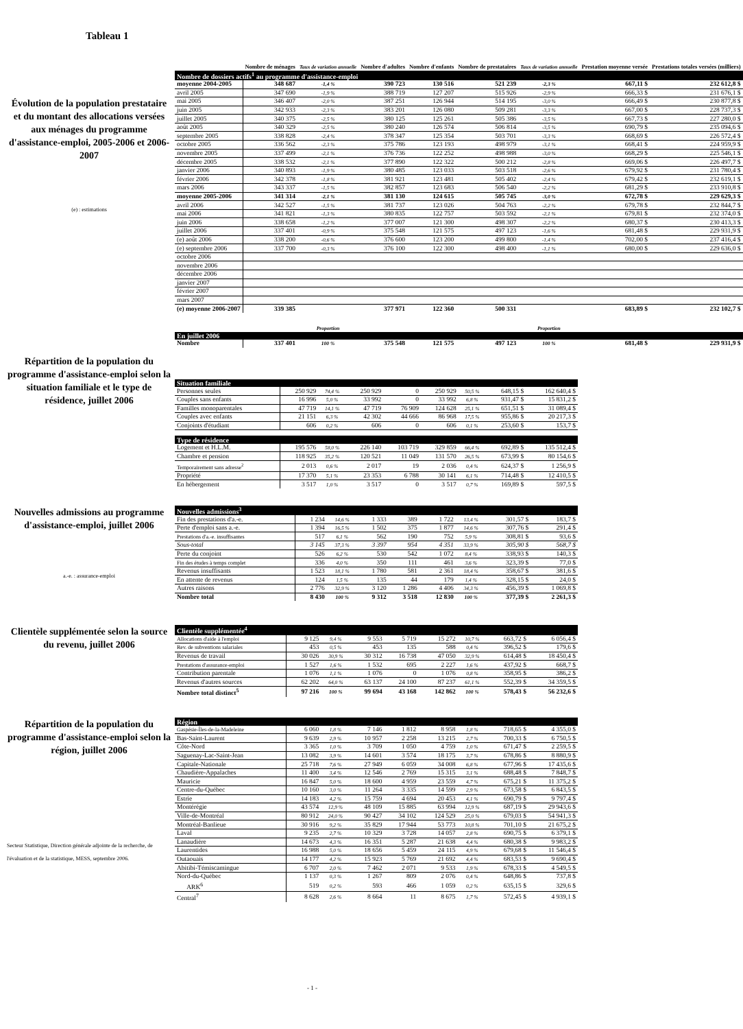Tableau 1
Évolution de la population prestataire et du montant des allocations versées aux ménages du programme d'assistance-emploi, 2005-2006 et 2006-2007
(e) : estimations
| | Nombre de ménages | Taux de variation annuelle | Nombre d'adultes | Nombre d'enfants | Nombre de prestataires | Taux de variation annuelle | Prestation moyenne versée | Prestations totales versées (milliers) |
| --- | --- | --- | --- | --- | --- | --- | --- | --- |
| Nombre de dossiers actifs<sup>1</sup> au programme d'assistance-emploi | | | | | | | | |
| moyenne 2004-2005 | 348 687 | -1,4 % | 390 723 | 130 516 | 521 239 | -2,3 % | 667,11 $ | 232 612,8 $ |
| avril 2005 | 347 690 | -1,9 % | 388 719 | 127 207 | 515 926 | -2,9 % | 666,33 $ | 231 676,1 $ |
| mai 2005 | 346 407 | -2,0 % | 387 251 | 126 944 | 514 195 | -3,0 % | 666,49 $ | 230 877,8 $ |
| juin 2005 | 342 933 | -2,3 % | 383 201 | 126 080 | 509 281 | -3,3 % | 667,00 $ | 228 737,3 $ |
| juillet 2005 | 340 375 | -2,5 % | 380 125 | 125 261 | 505 386 | -3,5 % | 667,73 $ | 227 280,0 $ |
| août 2005 | 340 329 | -2,5 % | 380 240 | 126 574 | 506 814 | -3,5 % | 690,79 $ | 235 094,6 $ |
| septembre 2005 | 338 828 | -2,4 % | 378 347 | 125 354 | 503 701 | -3,3 % | 668,69 $ | 226 572,4 $ |
| octobre 2005 | 336 562 | -2,3 % | 375 786 | 123 193 | 498 979 | -3,1 % | 668,41 $ | 224 959,9 $ |
| novembre 2005 | 337 499 | -2,1 % | 376 736 | 122 252 | 498 988 | -3,0 % | 668,29 $ | 225 546,1 $ |
| décembre 2005 | 338 532 | -2,1 % | 377 890 | 122 322 | 500 212 | -2,8 % | 669,06 $ | 226 497,7 $ |
| janvier 2006 | 340 893 | -1,9 % | 380 485 | 123 033 | 503 518 | -2,6 % | 679,92 $ | 231 780,4 $ |
| février 2006 | 342 378 | -1,8 % | 381 921 | 123 481 | 505 402 | -2,4 % | 679,42 $ | 232 619,1 $ |
| mars 2006 | 343 337 | -1,5 % | 382 857 | 123 683 | 506 540 | -2,2 % | 681,29 $ | 233 910,8 $ |
| moyenne 2005-2006 | 341 314 | -2,1 % | 381 130 | 124 615 | 505 745 | -3,0 % | 672,78 $ | 229 629,3 $ |
| avril 2006 | 342 527 | -1,5 % | 381 737 | 123 026 | 504 763 | -2,2 % | 679,78 $ | 232 844,7 $ |
| mai 2006 | 341 821 | -1,3 % | 380 835 | 122 757 | 503 592 | -2,1 % | 679,81 $ | 232 374,0 $ |
| juin 2006 | 338 658 | -1,2 % | 377 007 | 121 300 | 498 307 | -2,2 % | 680,37 $ | 230 413,3 $ |
| juillet 2006 | 337 401 | -0,9 % | 375 548 | 121 575 | 497 123 | -1,6 % | 681,48 $ | 229 931,9 $ |
| (e) août 2006 | 338 200 | -0,6 % | 376 600 | 123 200 | 499 800 | -1,4 % | 702,00 $ | 237 416,4 $ |
| (e) septembre 2006 | 337 700 | -0,3 % | 376 100 | 122 300 | 498 400 | -1,1 % | 680,00 $ | 229 636,0 $ |
| octobre 2006 | | | | | | | | |
| novembre 2006 | | | | | | | | |
| décembre 2006 | | | | | | | | |
| janvier 2007 | | | | | | | | |
| février 2007 | | | | | | | | |
| mars 2007 | | | | | | | | |
| (e) moyenne 2006-2007 | 339 385 | | 377 971 | 122 360 | 500 331 | | 683,89 $ | 232 102,7 $ |
| | | Proportion | | | | Proportion | | |
| En juillet 2006 | | | | | | | | |
| Nombre | 337 401 | 100 % | 375 548 | 121 575 | 497 123 | 100 % | 681,48 $ | 229 931,9 $ |
Répartition de la population du programme d'assistance-emploi selon la situation familiale et le type de résidence, juillet 2006
| Situation familiale | | | | | | | | |
| Personnes seules | 250 929 | 74,4 % | 250 929 | 0 | 250 929 | 50,5 % | 648,15 $ | 162 640,4 $ |
| Couples sans enfants | 16 996 | 5,0 % | 33 992 | 0 | 33 992 | 6,8 % | 931,47 $ | 15 831,2 $ |
| Familles monoparentales | 47 719 | 14,1 % | 47 719 | 76 909 | 124 628 | 25,1 % | 651,51 $ | 31 089,4 $ |
| Couples avec enfants | 21 151 | 6,3 % | 42 302 | 44 666 | 86 968 | 17,5 % | 955,86 $ | 20 217,3 $ |
| Conjoints d'étudiant | 606 | 0,2 % | 606 | 0 | 606 | 0,1 % | 253,60 $ | 153,7 $ |
| Type de résidence | | | | | | | | |
| Logement et H.L.M. | 195 576 | 58,0 % | 226 140 | 103 719 | 329 859 | 66,4 % | 692,89 $ | 135 512,4 $ |
| Chambre et pension | 118 925 | 35,2 % | 120 521 | 11 049 | 131 570 | 26,5 % | 673,99 $ | 80 154,6 $ |
| Temporairement sans adresse<sup>2</sup> | 2 013 | 0,6 % | 2 017 | 19 | 2 036 | 0,4 % | 624,37 $ | 1 256,9 $ |
| Propriété | 17 370 | 5,1 % | 23 353 | 6 788 | 30 141 | 6,1 % | 714,48 $ | 12 410,5 $ |
| En hébergement | 3 517 | 1,0 % | 3 517 | 0 | 3 517 | 0,7 % | 169,89 $ | 597,5 $ |
Nouvelles admissions au programme d'assistance-emploi, juillet 2006
a.-e. : assurance-emploi
| Nouvelles admissions<sup>3</sup> | | | | | | | | |
| Fin des prestations d'a.-e. | 1 234 | 14,6 % | 1 333 | 389 | 1 722 | 13,4 % | 301,57 $ | 183,7 $ |
| Perte d'emploi sans a.-e. | 1 394 | 16,5 % | 1 502 | 375 | 1 877 | 14,6 % | 307,76 $ | 291,4 $ |
| Prestations d'a.-e. insuffisantes | 517 | 6,1 % | 562 | 190 | 752 | 5,9 % | 308,81 $ | 93,6 $ |
| Sous-total | 3 145 | 37,3 % | 3 397 | 954 | 4 351 | 33,9 % | 305,90 $ | 568,7 $ |
| Perte du conjoint | 526 | 6,2 % | 530 | 542 | 1 072 | 8,4 % | 338,93 $ | 140,3 $ |
| Fin des études à temps complet | 336 | 4,0 % | 350 | 111 | 461 | 3,6 % | 323,39 $ | 77,0 $ |
| Revenus insuffisants | 1 523 | 18,1 % | 1 780 | 581 | 2 361 | 18,4 % | 358,67 $ | 381,6 $ |
| En attente de revenus | 124 | 1,5 % | 135 | 44 | 179 | 1,4 % | 328,15 $ | 24,0 $ |
| Autres raisons | 2 776 | 32,9 % | 3 120 | 1 286 | 4 406 | 34,3 % | 456,39 $ | 1 069,8 $ |
| Nombre total | 8 430 | 100 % | 9 312 | 3 518 | 12 830 | 100 % | 377,39 $ | 2 261,3 $ |
Clientèle supplémentée selon la source du revenu, juillet 2006
| Clientèle supplémentée<sup>4</sup> | | | | | | | | |
| Allocations d'aide à l'emploi | 9 125 | 9,4 % | 9 553 | 5 719 | 15 272 | 10,7 % | 663,72 $ | 6 056,4 $ |
| Rev. de subventions salariales | 453 | 0,5 % | 453 | 135 | 588 | 0,4 % | 396,52 $ | 179,6 $ |
| Revenus de travail | 30 026 | 30,9 % | 30 312 | 16 738 | 47 050 | 32,9 % | 614,48 $ | 18 450,4 $ |
| Prestations d'assurance-emploi | 1 527 | 1,6 % | 1 532 | 695 | 2 227 | 1,6 % | 437,92 $ | 668,7 $ |
| Contribution parentale | 1 076 | 1,1 % | 1 076 | 0 | 1 076 | 0,8 % | 358,95 $ | 386,2 $ |
| Revenus d'autres sources | 62 202 | 64,0 % | 63 137 | 24 100 | 87 237 | 61,1 % | 552,39 $ | 34 359,5 $ |
| Nombre total distinct<sup>5</sup> | 97 216 | 100 % | 99 694 | 43 168 | 142 862 | 100 % | 578,43 $ | 56 232,6 $ |
Répartition de la population du programme d'assistance-emploi selon la région, juillet 2006
Secteur Statistique, Direction générale adjointe de la recherche, de l'évaluation et de la statistique, MESS, septembre 2006.
| Région | | | | | | | | |
| Gaspésie-Îles-de-la-Madeleine | 6 060 | 1,8 % | 7 146 | 1 812 | 8 958 | 1,8 % | 718,65 $ | 4 355,0 $ |
| Bas-Saint-Laurent | 9 639 | 2,9 % | 10 957 | 2 258 | 13 215 | 2,7 % | 700,33 $ | 6 750,5 $ |
| Côte-Nord | 3 365 | 1,0 % | 3 709 | 1 050 | 4 759 | 1,0 % | 671,47 $ | 2 259,5 $ |
| Saguenay-Lac-Saint-Jean | 13 082 | 3,9 % | 14 601 | 3 574 | 18 175 | 3,7 % | 678,86 $ | 8 880,9 $ |
| Capitale-Nationale | 25 718 | 7,6 % | 27 949 | 6 059 | 34 008 | 6,8 % | 677,96 $ | 17 435,6 $ |
| Chaudière-Appalaches | 11 400 | 3,4 % | 12 546 | 2 769 | 15 315 | 3,1 % | 688,48 $ | 7 848,7 $ |
| Mauricie | 16 847 | 5,0 % | 18 600 | 4 959 | 23 559 | 4,7 % | 675,21 $ | 11 375,2 $ |
| Centre-du-Québec | 10 160 | 3,0 % | 11 264 | 3 335 | 14 599 | 2,9 % | 673,58 $ | 6 843,5 $ |
| Estrie | 14 183 | 4,2 % | 15 759 | 4 694 | 20 453 | 4,1 % | 690,79 $ | 9 797,4 $ |
| Montérégie | 43 574 | 12,9 % | 48 109 | 15 885 | 63 994 | 12,9 % | 687,19 $ | 29 943,6 $ |
| Ville-de-Montréal | 80 912 | 24,0 % | 90 427 | 34 102 | 124 529 | 25,0 % | 679,03 $ | 54 941,3 $ |
| Montréal-Banlieue | 30 916 | 9,2 % | 35 829 | 17 944 | 53 773 | 10,8 % | 701,10 $ | 21 675,2 $ |
| Laval | 9 235 | 2,7 % | 10 329 | 3 728 | 14 057 | 2,8 % | 690,75 $ | 6 379,1 $ |
| Lanaudière | 14 673 | 4,3 % | 16 351 | 5 287 | 21 638 | 4,4 % | 680,38 $ | 9 983,2 $ |
| Laurentides | 16 988 | 5,0 % | 18 656 | 5 459 | 24 115 | 4,9 % | 679,68 $ | 11 546,4 $ |
| Outaouais | 14 177 | 4,2 % | 15 923 | 5 769 | 21 692 | 4,4 % | 683,53 $ | 9 690,4 $ |
| Abitibi-Témiscamingue | 6 707 | 2,0 % | 7 462 | 2 071 | 9 533 | 1,9 % | 678,33 $ | 4 549,5 $ |
| Nord-du-Québec | 1 137 | 0,3 % | 1 267 | 809 | 2 076 | 0,4 % | 648,86 $ | 737,8 $ |
| ARK<sup>6</sup> | 519 | 0,2 % | 593 | 466 | 1 059 | 0,2 % | 635,15 $ | 329,6 $ |
| Central<sup>7</sup> | 8 628 | 2,6 % | 8 664 | 11 | 8 675 | 1,7 % | 572,45 $ | 4 939,1 $ |
- 1 -